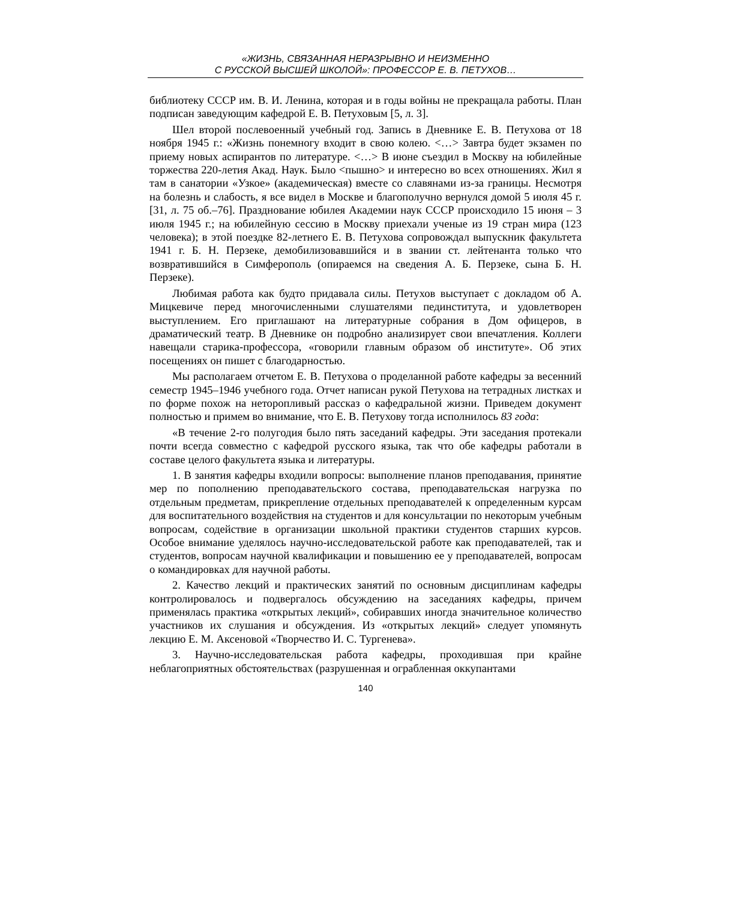«ЖИЗНЬ, СВЯЗАННАЯ НЕРАЗРЫВНО И НЕИЗМЕННО
С РУССКОЙ ВЫСШЕЙ ШКОЛОЙ»: ПРОФЕССОР Е. В. ПЕТУХОВ…
библиотеку СССР им. В. И. Ленина, которая и в годы войны не прекращала работы. План подписан заведующим кафедрой Е. В. Петуховым [5, л. 3].
Шел второй послевоенный учебный год. Запись в Дневнике Е. В. Петухова от 18 ноября 1945 г.: «Жизнь понемногу входит в свою колею. <…> Завтра будет экзамен по приему новых аспирантов по литературе. <…> В июне съездил в Москву на юбилейные торжества 220-летия Акад. Наук. Было <пышно> и интересно во всех отношениях. Жил я там в санатории «Узкое» (академическая) вместе со славянами из-за границы. Несмотря на болезнь и слабость, я все видел в Москве и благополучно вернулся домой 5 июля 45 г. [31, л. 75 об.–76]. Празднование юбилея Академии наук СССР происходило 15 июня – 3 июля 1945 г.; на юбилейную сессию в Москву приехали ученые из 19 стран мира (123 человека); в этой поездке 82-летнего Е. В. Петухова сопровождал выпускник факультета 1941 г. Б. Н. Перзеке, демобилизовавшийся и в звании ст. лейтенанта только что возвратившийся в Симферополь (опираемся на сведения А. Б. Перзеке, сына Б. Н. Перзеке).
Любимая работа как будто придавала силы. Петухов выступает с докладом об А. Мицкевиче перед многочисленными слушателями пединститута, и удовлетворен выступлением. Его приглашают на литературные собрания в Дом офицеров, в драматический театр. В Дневнике он подробно анализирует свои впечатления. Коллеги навещали старика-профессора, «говорили главным образом об институте». Об этих посещениях он пишет с благодарностью.
Мы располагаем отчетом Е. В. Петухова о проделанной работе кафедры за весенний семестр 1945–1946 учебного года. Отчет написан рукой Петухова на тетрадных листках и по форме похож на неторопливый рассказ о кафедральной жизни. Приведем документ полностью и примем во внимание, что Е. В. Петухову тогда исполнилось 83 года:
«В течение 2-го полугодия было пять заседаний кафедры. Эти заседания протекали почти всегда совместно с кафедрой русского языка, так что обе кафедры работали в составе целого факультета языка и литературы.
1. В занятия кафедры входили вопросы: выполнение планов преподавания, принятие мер по пополнению преподавательского состава, преподавательская нагрузка по отдельным предметам, прикрепление отдельных преподавателей к определенным курсам для воспитательного воздействия на студентов и для консультации по некоторым учебным вопросам, содействие в организации школьной практики студентов старших курсов. Особое внимание уделялось научно-исследовательской работе как преподавателей, так и студентов, вопросам научной квалификации и повышению ее у преподавателей, вопросам о командировках для научной работы.
2. Качество лекций и практических занятий по основным дисциплинам кафедры контролировалось и подвергалось обсуждению на заседаниях кафедры, причем применялась практика «открытых лекций», собиравших иногда значительное количество участников их слушания и обсуждения. Из «открытых лекций» следует упомянуть лекцию Е. М. Аксеновой «Творчество И. С. Тургенева».
3. Научно-исследовательская работа кафедры, проходившая при крайне неблагоприятных обстоятельствах (разрушенная и ограбленная оккупантами
140